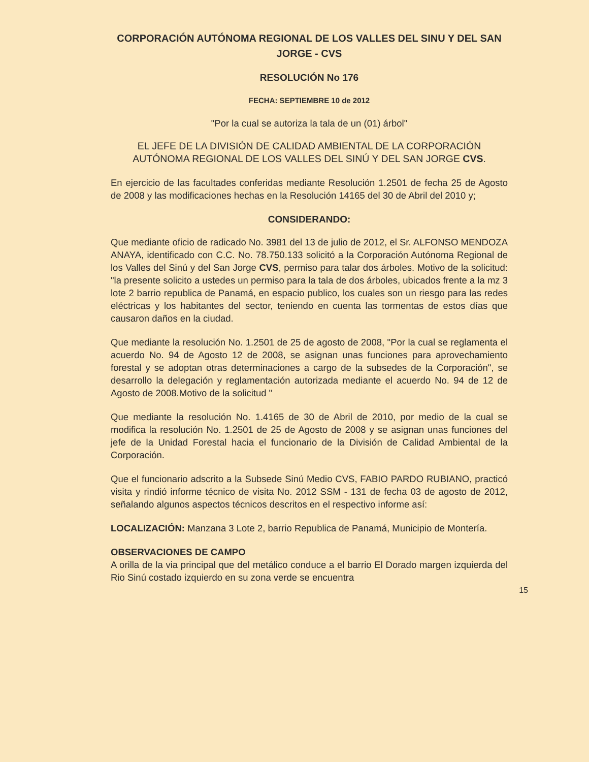CORPORACIÓN AUTÓNOMA REGIONAL DE LOS VALLES DEL SINU Y DEL SAN JORGE - CVS
RESOLUCIÓN No 176
FECHA: SEPTIEMBRE 10 de 2012
"Por la cual se autoriza la tala de un (01) árbol"
EL JEFE DE LA DIVISIÓN DE CALIDAD AMBIENTAL DE LA CORPORACIÓN AUTÓNOMA REGIONAL DE LOS VALLES DEL SINÚ Y DEL SAN JORGE CVS.
En ejercicio de las facultades conferidas mediante Resolución 1.2501 de fecha 25 de Agosto de 2008 y las modificaciones hechas en la Resolución 14165 del 30 de Abril del 2010 y;
CONSIDERANDO:
Que mediante oficio de radicado No. 3981 del 13 de julio de 2012, el Sr. ALFONSO MENDOZA ANAYA, identificado con C.C. No. 78.750.133 solicitó a la Corporación Autónoma Regional de los Valles del Sinú y del San Jorge CVS, permiso para talar dos árboles. Motivo de la solicitud: "la presente solicito a ustedes un permiso para la tala de dos árboles, ubicados frente a la mz 3 lote 2 barrio republica de Panamá, en espacio publico, los cuales son un riesgo para las redes eléctricas y los habitantes del sector, teniendo en cuenta las tormentas de estos días que causaron daños en la ciudad.
Que mediante la resolución No. 1.2501 de 25 de agosto de 2008, "Por la cual se reglamenta el acuerdo No. 94 de Agosto 12 de 2008, se asignan unas funciones para aprovechamiento forestal y se adoptan otras determinaciones a cargo de la subsedes de la Corporación", se desarrollo la delegación y reglamentación autorizada mediante el acuerdo No. 94 de 12 de Agosto de 2008.Motivo de la solicitud "
Que mediante la resolución No. 1.4165 de 30 de Abril de 2010, por medio de la cual se modifica la resolución No. 1.2501 de 25 de Agosto de 2008 y se asignan unas funciones del jefe de la Unidad Forestal hacia el funcionario de la División de Calidad Ambiental de la Corporación.
Que el funcionario adscrito a la Subsede Sinú Medio CVS, FABIO PARDO RUBIANO, practicó visita y rindió informe técnico de visita No. 2012 SSM - 131 de fecha 03 de agosto de 2012, señalando algunos aspectos técnicos descritos en el respectivo informe así:
LOCALIZACIÓN: Manzana 3 Lote 2, barrio Republica de Panamá, Municipio de Montería.
OBSERVACIONES DE CAMPO
A orilla de la via principal que del metálico conduce a el barrio El Dorado margen izquierda del Rio Sinú costado izquierdo en su zona verde se encuentra
15